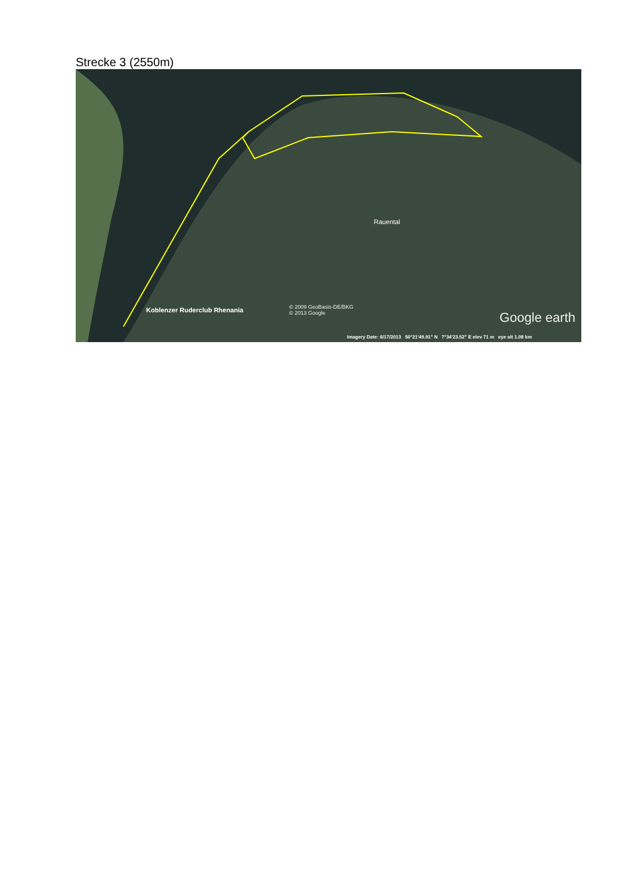Strecke 3 (2550m)
Rauental
Koblenzer Ruderclub Rhenania
© 2009 GeoBasis-DE/BKG
© 2013 Google
Google earth
Imagery Date: 6/17/2013 50°21'49.91" N 7°34'23.52" E elev 71 m eye alt 1.08 km